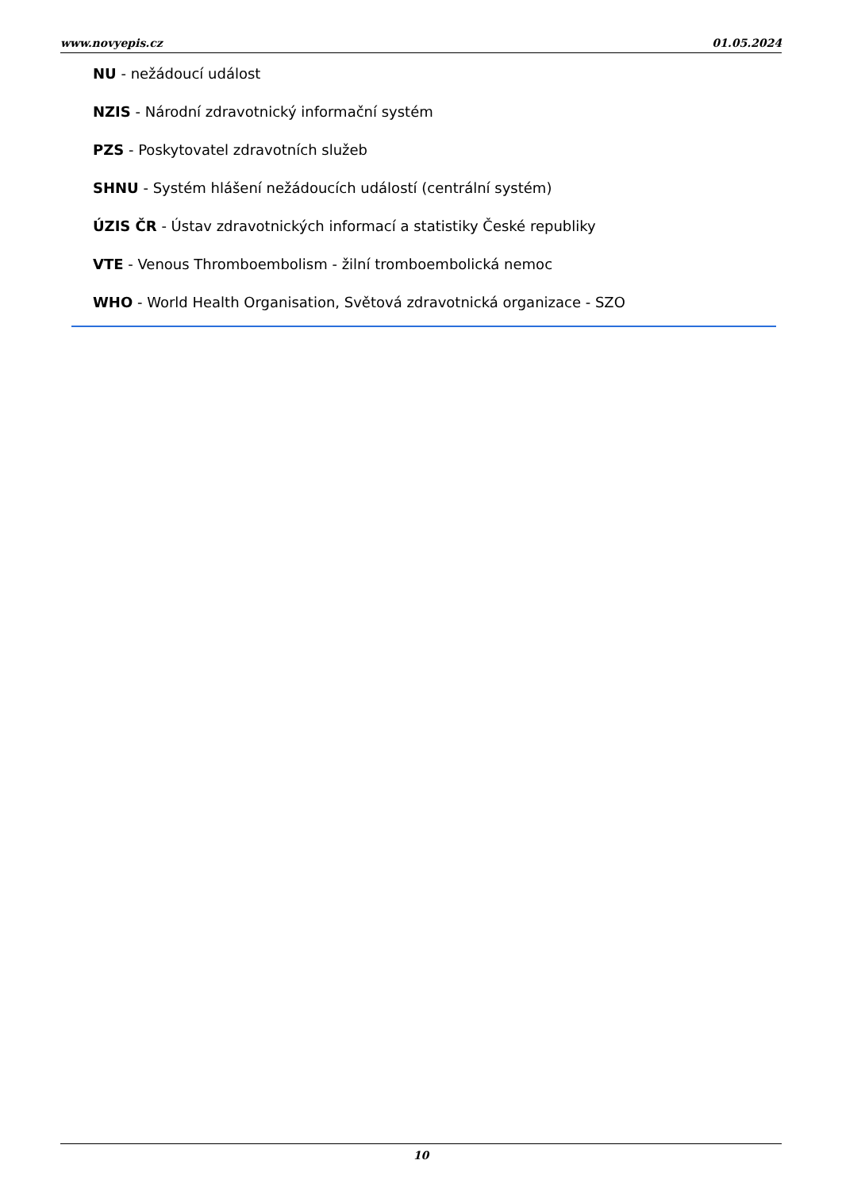www.novyepis.cz 01.05.2024
NU - nežádoucí událost
NZIS - Národní zdravotnický informační systém
PZS - Poskytovatel zdravotních služeb
SHNU - Systém hlášení nežádoucích událostí (centrální systém)
ÚZIS ČR - Ústav zdravotnických informací a statistiky České republiky
VTE - Venous Thromboembolism - žilní tromboembolická nemoc
WHO - World Health Organisation, Světová zdravotnická organizace - SZO
10